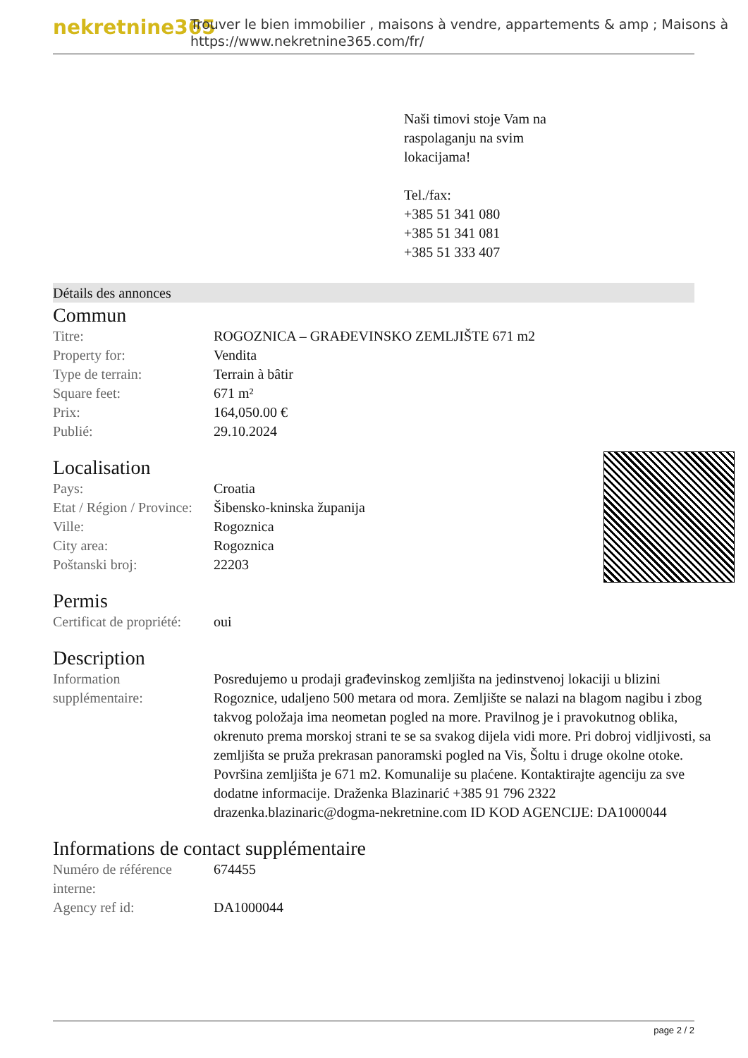nekretnine365
Trouver le bien immobilier , maisons à vendre, appartements & amp ; Maisons à
https://www.nekretnine365.com/fr/
Naši timovi stoje Vam na
raspolaganju na svim
lokacijama!
Tel./fax:
+385 51 341 080
+385 51 341 081
+385 51 333 407
Détails des annonces
Commun
| Titre: | ROGOZNICA – GRAĐEVINSKO ZEMLJIŠTE 671 m2 |
| Property for: | Vendita |
| Type de terrain: | Terrain à bâtir |
| Square feet: | 671 m² |
| Prix: | 164,050.00 € |
| Publié: | 29.10.2024 |
Localisation
| Pays: | Croatia |
| Etat / Région / Province: | Šibensko-kninska županija |
| Ville: | Rogoznica |
| City area: | Rogoznica |
| Poštanski broj: | 22203 |
Permis
| Certificat de propriété: | oui |
Description
| Information supplémentaire: | Posredujemo u prodaji građevinskog zemljišta na jedinstvenoj lokaciji u blizini Rogoznice, udaljeno 500 metara od mora. Zemljište se nalazi na blagom nagibu i zbog takvog položaja ima neometan pogled na more. Pravilnog je i pravokutnog oblika, okrenuto prema morskoj strani te se sa svakog dijela vidi more. Pri dobroj vidljivosti, sa zemljišta se pruža prekrasan panoramski pogled na Vis, Šoltu i druge okolne otoke. Površina zemljišta je 671 m2. Komunalije su plaćene. Kontaktirajte agenciju za sve dodatne informacije. Draženka Blazinarić +385 91 796 2322 drazenka.blazinaric@dogma-nekretnine.com ID KOD AGENCIJE: DA1000044 |
Informations de contact supplémentaire
| Numéro de référence interne: | 674455 |
| Agency ref id: | DA1000044 |
page 2 / 2